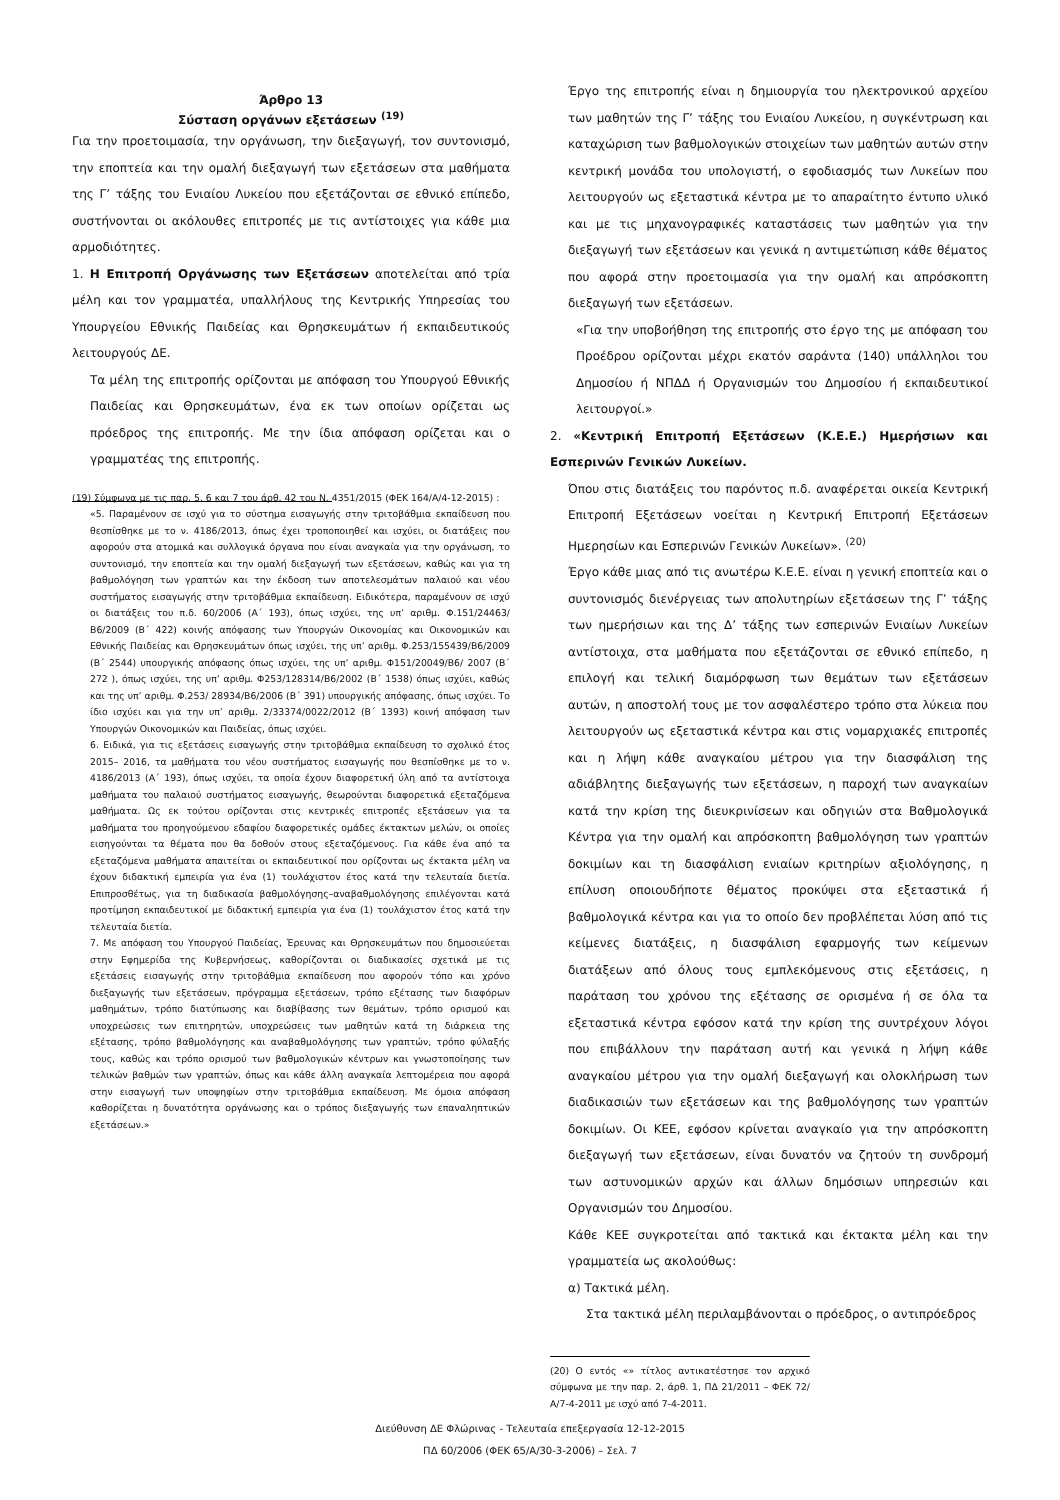Άρθρο 13
Σύσταση οργάνων εξετάσεων <sup>(19)</sup>
Για την προετοιμασία, την οργάνωση, την διεξαγωγή, τον συντονισμό, την εποπτεία και την ομαλή διεξαγωγή των εξετάσεων στα μαθήματα της Γ’ τάξης του Ενιαίου Λυκείου που εξετάζονται σε εθνικό επίπεδο, συστήνονται οι ακόλουθες επιτροπές με τις αντίστοιχες για κάθε μια αρμοδιότητες.
1. Η Επιτροπή Οργάνωσης των Εξετάσεων αποτελείται από τρία μέλη και τον γραμματέα, υπαλλήλους της Κεντρικής Υπηρεσίας του Υπουργείου Εθνικής Παιδείας και Θρησκευμάτων ή εκπαιδευτικούς λειτουργούς ΔΕ.
Τα μέλη της επιτροπής ορίζονται με απόφαση του Υπουργού Εθνικής Παιδείας και Θρησκευμάτων, ένα εκ των οποίων ορίζεται ως πρόεδρος της επιτροπής. Με την ίδια απόφαση ορίζεται και ο γραμματέας της επιτροπής.
(19) Σύμφωνα με τις παρ. 5, 6 και 7 του άρθ. 42 του Ν. 4351/2015 (ΦΕΚ 164/Α/4-12-2015) :
«5. Παραμένουν σε ισχύ για το σύστημα εισαγωγής στην τριτοβάθμια εκπαίδευση που θεσπίσθηκε με το ν. 4186/2013, όπως έχει τροποποιηθεί και ισχύει, οι διατάξεις που αφορούν στα ατομικά και συλλογικά όργανα που είναι αναγκαία για την οργάνωση, το συντονισμό, την εποπτεία και την ομαλή διεξαγωγή των εξετάσεων, καθώς και για τη βαθμολόγηση των γραπτών και την έκδοση των αποτελεσμάτων παλαιού και νέου συστήματος εισαγωγής στην τριτοβάθμια εκπαίδευση. Ειδικότερα, παραμένουν σε ισχύ οι διατάξεις του π.δ. 60/2006 (Α΄ 193), όπως ισχύει, της υπ’ αριθμ. Φ.151/24463/Β6/2009 (Β΄ 422) κοινής απόφασης των Υπουργών Οικονομίας και Οικονομικών και Εθνικής Παιδείας και Θρησκευμάτων όπως ισχύει, της υπ’ αριθμ. Φ.253/155439/Β6/2009 (Β΄ 2544) υπουργικής απόφασης όπως ισχύει, της υπ’ αριθμ. Φ151/20049/Β6/ 2007 (Β΄ 272 ), όπως ισχύει, της υπ’ αριθμ. Φ253/128314/Β6/2002 (Β΄ 1538) όπως ισχύει, καθώς και της υπ’ αριθμ. Φ.253/ 28934/Β6/2006 (Β΄ 391) υπουργικής απόφασης, όπως ισχύει. Το ίδιο ισχύει και για την υπ’ αριθμ. 2/33374/0022/2012 (Β΄ 1393) κοινή απόφαση των Υπουργών Οικονομικών και Παιδείας, όπως ισχύει.
6. Ειδικά, για τις εξετάσεις εισαγωγής στην τριτοβάθμια εκπαίδευση το σχολικό έτος 2015– 2016, τα μαθήματα του νέου συστήματος εισαγωγής που θεσπίσθηκε με το ν. 4186/2013 (Α΄ 193), όπως ισχύει, τα οποία έχουν διαφορετική ύλη από τα αντίστοιχα μαθήματα του παλαιού συστήματος εισαγωγής, θεωρούνται διαφορετικά εξεταζόμενα μαθήματα. Ως εκ τούτου ορίζονται στις κεντρικές επιτροπές εξετάσεων για τα μαθήματα του προηγούμενου εδαφίου διαφορετικές ομάδες έκτακτων μελών, οι οποίες εισηγούνται τα θέματα που θα δοθούν στους εξεταζόμενους. Για κάθε ένα από τα εξεταζόμενα μαθήματα απαιτείται οι εκπαιδευτικοί που ορίζονται ως έκτακτα μέλη να έχουν διδακτική εμπειρία για ένα (1) τουλάχιστον έτος κατά την τελευταία διετία. Επιπροσθέτως, για τη διαδικασία βαθμολόγησης–αναβαθμολόγησης επιλέγονται κατά προτίμηση εκπαιδευτικοί με διδακτική εμπειρία για ένα (1) τουλάχιστον έτος κατά την τελευταία διετία.
7. Με απόφαση του Υπουργού Παιδείας, Έρευνας και Θρησκευμάτων που δημοσιεύεται στην Εφημερίδα της Κυβερνήσεως, καθορίζονται οι διαδικασίες σχετικά με τις εξετάσεις εισαγωγής στην τριτοβάθμια εκπαίδευση που αφορούν τόπο και χρόνο διεξαγωγής των εξετάσεων, πρόγραμμα εξετάσεων, τρόπο εξέτασης των διαφόρων μαθημάτων, τρόπο διατύπωσης και διαβίβασης των θεμάτων, τρόπο ορισμού και υποχρεώσεις των επιτηρητών, υποχρεώσεις των μαθητών κατά τη διάρκεια της εξέτασης, τρόπο βαθμολόγησης και αναβαθμολόγησης των γραπτών, τρόπο φύλαξής τους, καθώς και τρόπο ορισμού των βαθμολογικών κέντρων και γνωστοποίησης των τελικών βαθμών των γραπτών, όπως και κάθε άλλη αναγκαία λεπτομέρεια που αφορά στην εισαγωγή των υποψηφίων στην τριτοβάθμια εκπαίδευση. Με όμοια απόφαση καθορίζεται η δυνατότητα οργάνωσης και ο τρόπος διεξαγωγής των επαναληπτικών εξετάσεων.»
Έργο της επιτροπής είναι η δημιουργία του ηλεκτρονικού αρχείου των μαθητών της Γ’ τάξης του Ενιαίου Λυκείου, η συγκέντρωση και καταχώριση των βαθμολογικών στοιχείων των μαθητών αυτών στην κεντρική μονάδα του υπολογιστή, ο εφοδιασμός των Λυκείων που λειτουργούν ως εξεταστικά κέντρα με το απαραίτητο έντυπο υλικό και με τις μηχανογραφικές καταστάσεις των μαθητών για την διεξαγωγή των εξετάσεων και γενικά η αντιμετώπιση κάθε θέματος που αφορά στην προετοιμασία για την ομαλή και απρόσκοπτη διεξαγωγή των εξετάσεων.
«Για την υποβοήθηση της επιτροπής στο έργο της με απόφαση του Προέδρου ορίζονται μέχρι εκατόν σαράντα (140) υπάλληλοι του Δημοσίου ή ΝΠΔΔ ή Οργανισμών του Δημοσίου ή εκπαιδευτικοί λειτουργοί.»
2. «Κεντρική Επιτροπή Εξετάσεων (Κ.Ε.Ε.) Ημερήσιων και Εσπερινών Γενικών Λυκείων.
Όπου στις διατάξεις του παρόντος π.δ. αναφέρεται οικεία Κεντρική Επιτροπή Εξετάσεων νοείται η Κεντρική Επιτροπή Εξετάσεων Ημερησίων και Εσπερινών Γενικών Λυκείων». <sup>(20)</sup>
Έργο κάθε μιας από τις ανωτέρω Κ.Ε.Ε. είναι η γενική εποπτεία και ο συντονισμός διενέργειας των απολυτηρίων εξετάσεων της Γ’ τάξης των ημερήσιων και της Δ’ τάξης των εσπερινών Ενιαίων Λυκείων αντίστοιχα, στα μαθήματα που εξετάζονται σε εθνικό επίπεδο, η επιλογή και τελική διαμόρφωση των θεμάτων των εξετάσεων αυτών, η αποστολή τους με τον ασφαλέστερο τρόπο στα λύκεια που λειτουργούν ως εξεταστικά κέντρα και στις νομαρχιακές επιτροπές και η λήψη κάθε αναγκαίου μέτρου για την διασφάλιση της αδιάβλητης διεξαγωγής των εξετάσεων, η παροχή των αναγκαίων κατά την κρίση της διευκρινίσεων και οδηγιών στα Βαθμολογικά Κέντρα για την ομαλή και απρόσκοπτη βαθμολόγηση των γραπτών δοκιμίων και τη διασφάλιση ενιαίων κριτηρίων αξιολόγησης, η επίλυση οποιουδήποτε θέματος προκύψει στα εξεταστικά ή βαθμολογικά κέντρα και για το οποίο δεν προβλέπεται λύση από τις κείμενες διατάξεις, η διασφάλιση εφαρμογής των κείμενων διατάξεων από όλους τους εμπλεκόμενους στις εξετάσεις, η παράταση του χρόνου της εξέτασης σε ορισμένα ή σε όλα τα εξεταστικά κέντρα εφόσον κατά την κρίση της συντρέχουν λόγοι που επιβάλλουν την παράταση αυτή και γενικά η λήψη κάθε αναγκαίου μέτρου για την ομαλή διεξαγωγή και ολοκλήρωση των διαδικασιών των εξετάσεων και της βαθμολόγησης των γραπτών δοκιμίων. Οι ΚΕΕ, εφόσον κρίνεται αναγκαίο για την απρόσκοπτη διεξαγωγή των εξετάσεων, είναι δυνατόν να ζητούν τη συνδρομή των αστυνομικών αρχών και άλλων δημόσιων υπηρεσιών και Οργανισμών του Δημοσίου.
Κάθε ΚΕΕ συγκροτείται από τακτικά και έκτακτα μέλη και την γραμματεία ως ακολούθως:
α) Τακτικά μέλη.
Στα τακτικά μέλη περιλαμβάνονται ο πρόεδρος, ο αντιπρόεδρος
(20) Ο εντός «» τίτλος αντικατέστησε τον αρχικό σύμφωνα με την παρ. 2, άρθ. 1, ΠΔ 21/2011 – ΦΕΚ 72/Α/7-4-2011 με ισχύ από 7-4-2011.
Διεύθυνση ΔΕ Φλώρινας - Τελευταία επεξεργασία 12-12-2015
ΠΔ 60/2006 (ΦΕΚ 65/Α/30-3-2006) – Σελ. 7